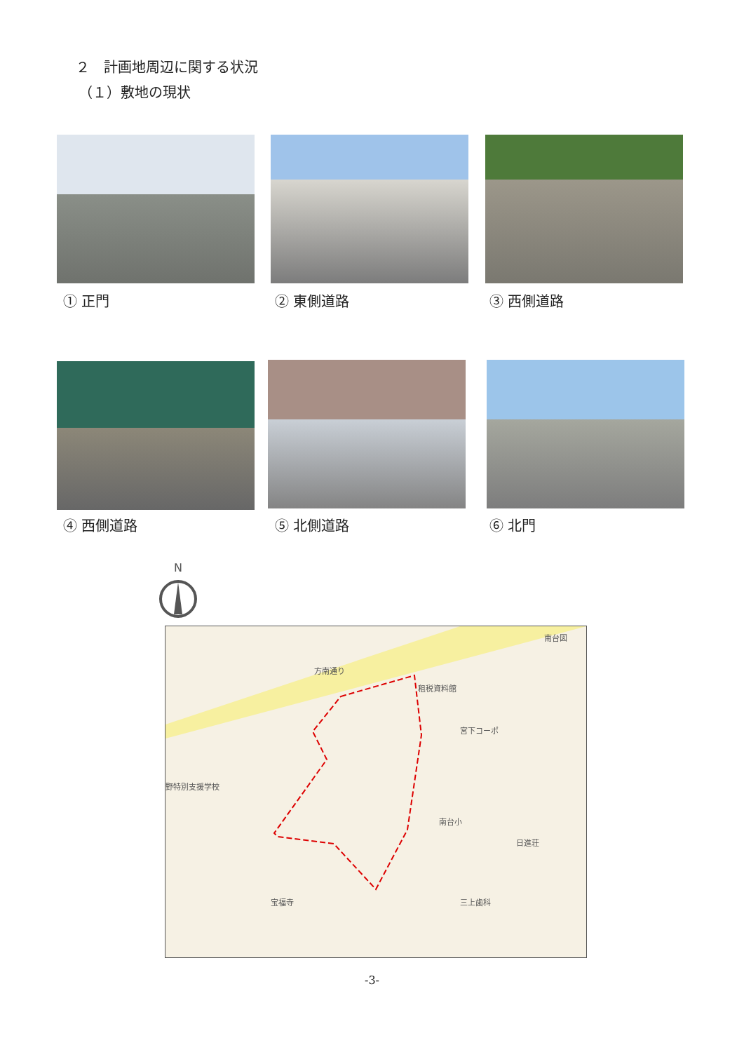２　計画地周辺に関する状況
（１）敷地の現状
① 正門 ② 東側道路 ③ 西側道路
④ 西側道路 ⑤ 北側道路 ⑥ 北門
N
方南通り
租税資料館
南台図
野特別支援学校
南台小
宝福寺 三上歯科
宮下コーポ
日進荘
-3-